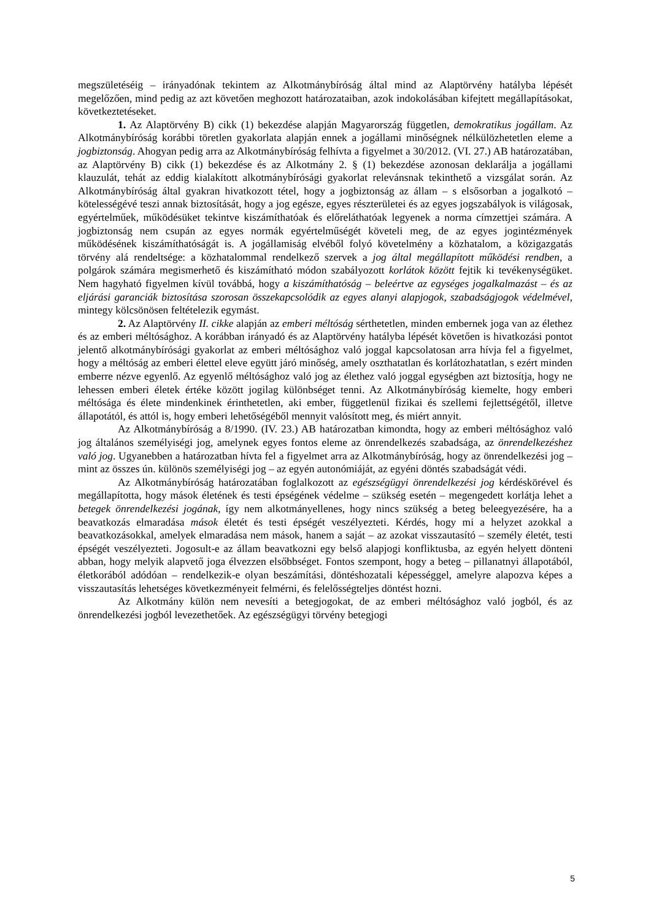megszületéséig – irányadónak tekintem az Alkotmánybíróság által mind az Alaptörvény hatályba lépését megelőzően, mind pedig az azt követően meghozott határozataiban, azok indokolásában kifejtett megállapításokat, következtetéseket.
1. Az Alaptörvény B) cikk (1) bekezdése alapján Magyarország független, demokratikus jogállam. Az Alkotmánybíróság korábbi töretlen gyakorlata alapján ennek a jogállami minőségnek nélkülözhetetlen eleme a jogbiztonság. Ahogyan pedig arra az Alkotmánybíróság felhívta a figyelmet a 30/2012. (VI. 27.) AB határozatában, az Alaptörvény B) cikk (1) bekezdése és az Alkotmány 2. § (1) bekezdése azonosan deklarálja a jogállami klauzulát, tehát az eddig kialakított alkotmánybírósági gyakorlat relevánsnak tekinthető a vizsgálat során. Az Alkotmánybíróság által gyakran hivatkozott tétel, hogy a jogbiztonság az állam – s elsősorban a jogalkotó – kötelességévé teszi annak biztosítását, hogy a jog egésze, egyes részterületei és az egyes jogszabályok is világosak, egyértelműek, működésüket tekintve kiszámíthatóak és előreláthatóak legyenek a norma címzettjei számára. A jogbiztonság nem csupán az egyes normák egyértelműségét követeli meg, de az egyes jogintézmények működésének kiszámíthatóságát is. A jogállamiság elvéből folyó követelmény a közhatalom, a közigazgatás törvény alá rendeltsége: a közhatalommal rendelkező szervek a jog által megállapított működési rendben, a polgárok számára megismerhető és kiszámítható módon szabályozott korlátok között fejtik ki tevékenységüket. Nem hagyható figyelmen kívül továbbá, hogy a kiszámíthatóság – beleértve az egységes jogalkalmazást – és az eljárási garanciák biztosítása szorosan összekapcsolódik az egyes alanyi alapjogok, szabadságjogok védelmével, mintegy kölcsönösen feltételezik egymást.
2. Az Alaptörvény II. cikke alapján az emberi méltóság sérthetetlen, minden embernek joga van az élethez és az emberi méltósághoz. A korábban irányadó és az Alaptörvény hatályba lépését követően is hivatkozási pontot jelentő alkotmánybírósági gyakorlat az emberi méltósághoz való joggal kapcsolatosan arra hívja fel a figyelmet, hogy a méltóság az emberi élettel eleve együtt járó minőség, amely oszthatatlan és korlátozhatatlan, s ezért minden emberre nézve egyenlő. Az egyenlő méltósághoz való jog az élethez való joggal egységben azt biztosítja, hogy ne lehessen emberi életek értéke között jogilag különbséget tenni. Az Alkotmánybíróság kiemelte, hogy emberi méltósága és élete mindenkinek érinthetetlen, aki ember, függetlenül fizikai és szellemi fejlettségétől, illetve állapotától, és attól is, hogy emberi lehetőségéből mennyit valósított meg, és miért annyit.
Az Alkotmánybíróság a 8/1990. (IV. 23.) AB határozatban kimondta, hogy az emberi méltósághoz való jog általános személyiségi jog, amelynek egyes fontos eleme az önrendelkezés szabadsága, az önrendelkezéshez való jog. Ugyanebben a határozatban hívta fel a figyelmet arra az Alkotmánybíróság, hogy az önrendelkezési jog – mint az összes ún. különös személyiségi jog – az egyén autonómiáját, az egyéni döntés szabadságát védi.
Az Alkotmánybíróság határozatában foglalkozott az egészségügyi önrendelkezési jog kérdéskörével és megállapította, hogy mások életének és testi épségének védelme – szükség esetén – megengedett korlátja lehet a betegek önrendelkezési jogának, így nem alkotmányellenes, hogy nincs szükség a beteg beleegyezésére, ha a beavatkozás elmaradása mások életét és testi épségét veszélyezteti. Kérdés, hogy mi a helyzet azokkal a beavatkozásokkal, amelyek elmaradása nem mások, hanem a saját – az azokat visszautasító – személy életét, testi épségét veszélyezteti. Jogosult-e az állam beavatkozni egy belső alapjogi konfliktusba, az egyén helyett dönteni abban, hogy melyik alapvető joga élvezzen elsőbbséget. Fontos szempont, hogy a beteg – pillanatnyi állapotából, életkorából adódóan – rendelkezik-e olyan beszámítási, döntéshozatali képességgel, amelyre alapozva képes a visszautasítás lehetséges következményeit felmérni, és felelősségteljes döntést hozni.
Az Alkotmány külön nem nevesíti a betegjogokat, de az emberi méltósághoz való jogból, és az önrendelkezési jogból levezethetőek. Az egészségügyi törvény betegjogi
5